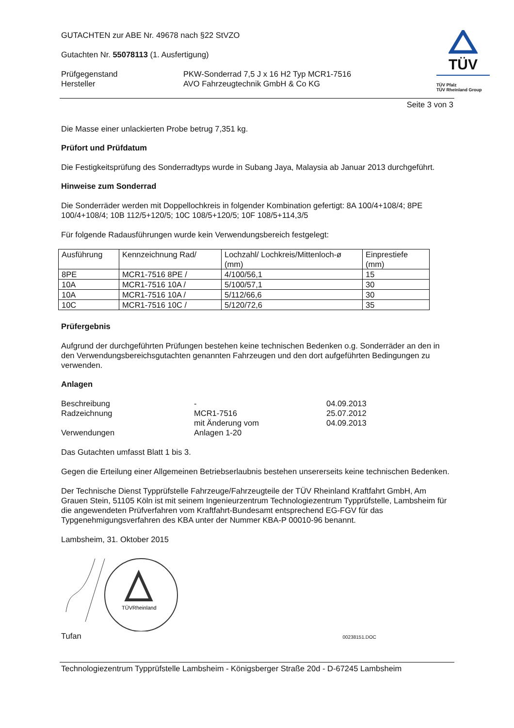GUTACHTEN zur ABE Nr. 49678 nach §22 StVZO
Gutachten Nr. 55078113 (1. Ausfertigung)
| Prüfgegenstand | PKW-Sonderrad 7,5 J x 16 H2 Typ MCR1-7516 |
| Hersteller | AVO Fahrzeugtechnik GmbH & Co KG |
TÜV
TÜV Pfalz
TÜV Rheinland Group
Seite 3 von 3
Die Masse einer unlackierten Probe betrug 7,351 kg.
Prüfort und Prüfdatum
Die Festigkeitsprüfung des Sonderradtyps wurde in Subang Jaya, Malaysia ab Januar 2013 durchgeführt.
Hinweise zum Sonderrad
Die Sonderräder werden mit Doppellochkreis in folgender Kombination gefertigt: 8A 100/4+108/4; 8PE 100/4+108/4; 10B 112/5+120/5; 10C 108/5+120/5; 10F 108/5+114,3/5
Für folgende Radausführungen wurde kein Verwendungsbereich festgelegt:
| Ausführung | Kennzeichnung Rad/ | Lochzahl/ Lochkreis/Mittenloch-ø (mm) | Einprestiefe (mm) |
| 8PE | MCR1-7516 8PE / | 4/100/56,1 | 15 |
| 10A | MCR1-7516 10A / | 5/100/57,1 | 30 |
| 10A | MCR1-7516 10A / | 5/112/66,6 | 30 |
| 10C | MCR1-7516 10C / | 5/120/72,6 | 35 |
Prüfergebnis
Aufgrund der durchgeführten Prüfungen bestehen keine technischen Bedenken o.g. Sonderräder an den in den Verwendungsbereichsgutachten genannten Fahrzeugen und den dort aufgeführten Bedingungen zu verwenden.
Anlagen
| Beschreibung | - | 04.09.2013 |
| Radzeichnung | MCR1-7516 | 25.07.2012 |
| | mit Änderung vom | 04.09.2013 |
| Verwendungen | Anlagen 1-20 | |
Das Gutachten umfasst Blatt 1 bis 3.
Gegen die Erteilung einer Allgemeinen Betriebserlaubnis bestehen unsererseits keine technischen Bedenken.
Der Technische Dienst Typprüfstelle Fahrzeuge/Fahrzeugteile der TÜV Rheinland Kraftfahrt GmbH, Am Grauen Stein, 51105 Köln ist mit seinem Ingenieurzentrum Technologiezentrum Typprüfstelle, Lambsheim für die angewendeten Prüfverfahren vom Kraftfahrt-Bundesamt entsprechend EG-FGV für das Typgenehmigungsverfahren des KBA unter der Nummer KBA-P 00010-96 benannt.
Lambsheim, 31. Oktober 2015
TÜVRheinland
Tufan 00238151.DOC
Technologiezentrum Typprüfstelle Lambsheim - Königsberger Straße 20d - D-67245 Lambsheim